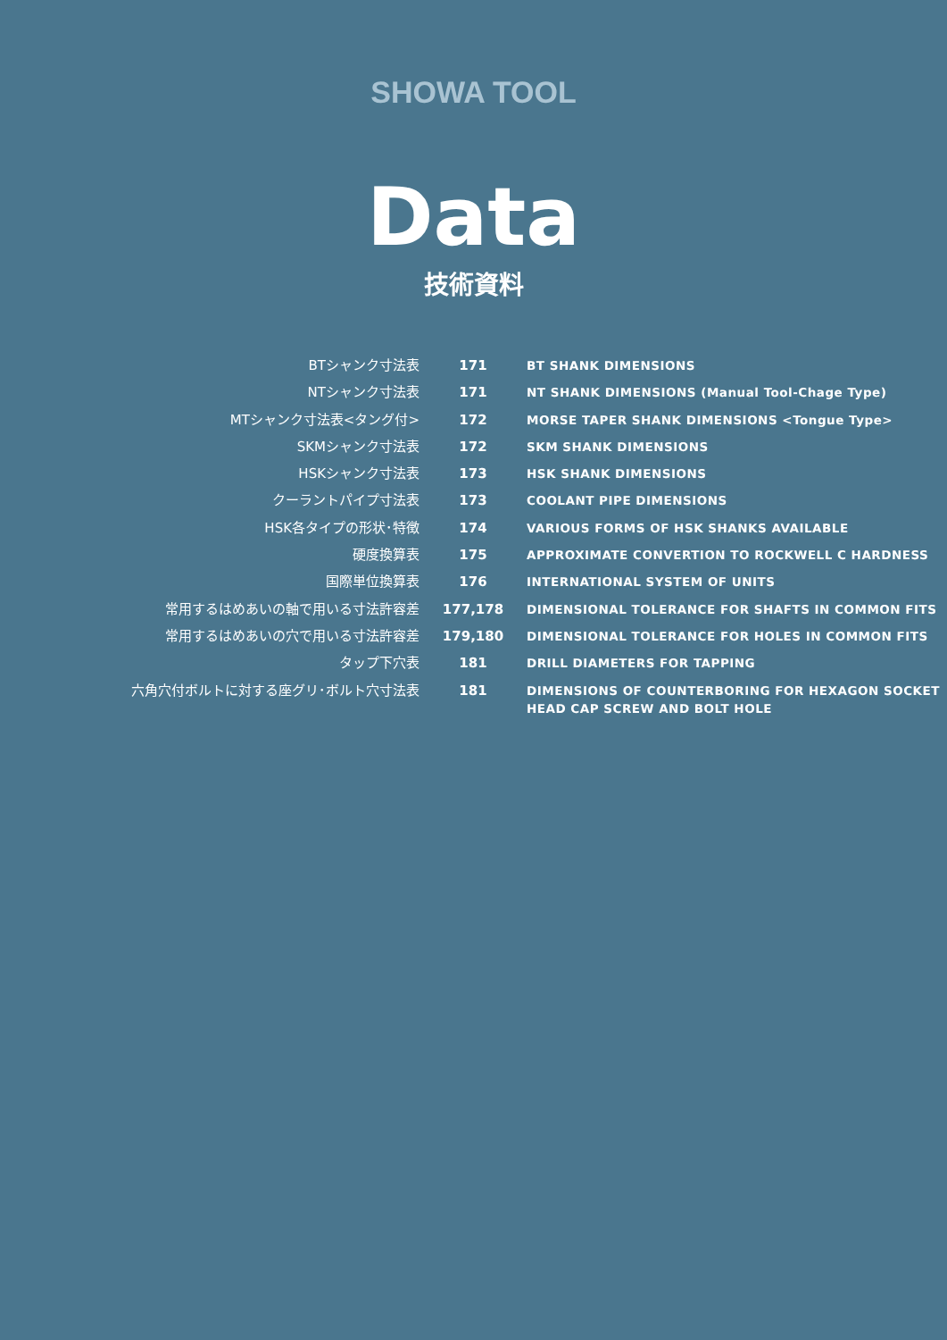SHOWA TOOL
Data
技術資料
| BTシャンク寸法表 | 171 | BT SHANK DIMENSIONS |
| NTシャンク寸法表 | 171 | NT SHANK DIMENSIONS (Manual Tool-Chage Type) |
| MTシャンク寸法表<タング付> | 172 | MORSE TAPER SHANK DIMENSIONS <Tongue Type> |
| SKMシャンク寸法表 | 172 | SKM SHANK DIMENSIONS |
| HSKシャンク寸法表 | 173 | HSK SHANK DIMENSIONS |
| クーラントパイプ寸法表 | 173 | COOLANT PIPE DIMENSIONS |
| HSK各タイプの形状･特徴 | 174 | VARIOUS FORMS OF HSK SHANKS AVAILABLE |
| 硬度換算表 | 175 | APPROXIMATE CONVERTION TO ROCKWELL C HARDNESS |
| 国際単位換算表 | 176 | INTERNATIONAL SYSTEM OF UNITS |
| 常用するはめあいの軸で用いる寸法許容差 | 177,178 | DIMENSIONAL TOLERANCE FOR SHAFTS IN COMMON FITS |
| 常用するはめあいの穴で用いる寸法許容差 | 179,180 | DIMENSIONAL TOLERANCE FOR HOLES IN COMMON FITS |
| タップ下穴表 | 181 | DRILL DIAMETERS FOR TAPPING |
| 六角穴付ボルトに対する座グリ･ボルト穴寸法表 | 181 | DIMENSIONS OF COUNTERBORING FOR HEXAGON SOCKET HEAD CAP SCREW AND BOLT HOLE |